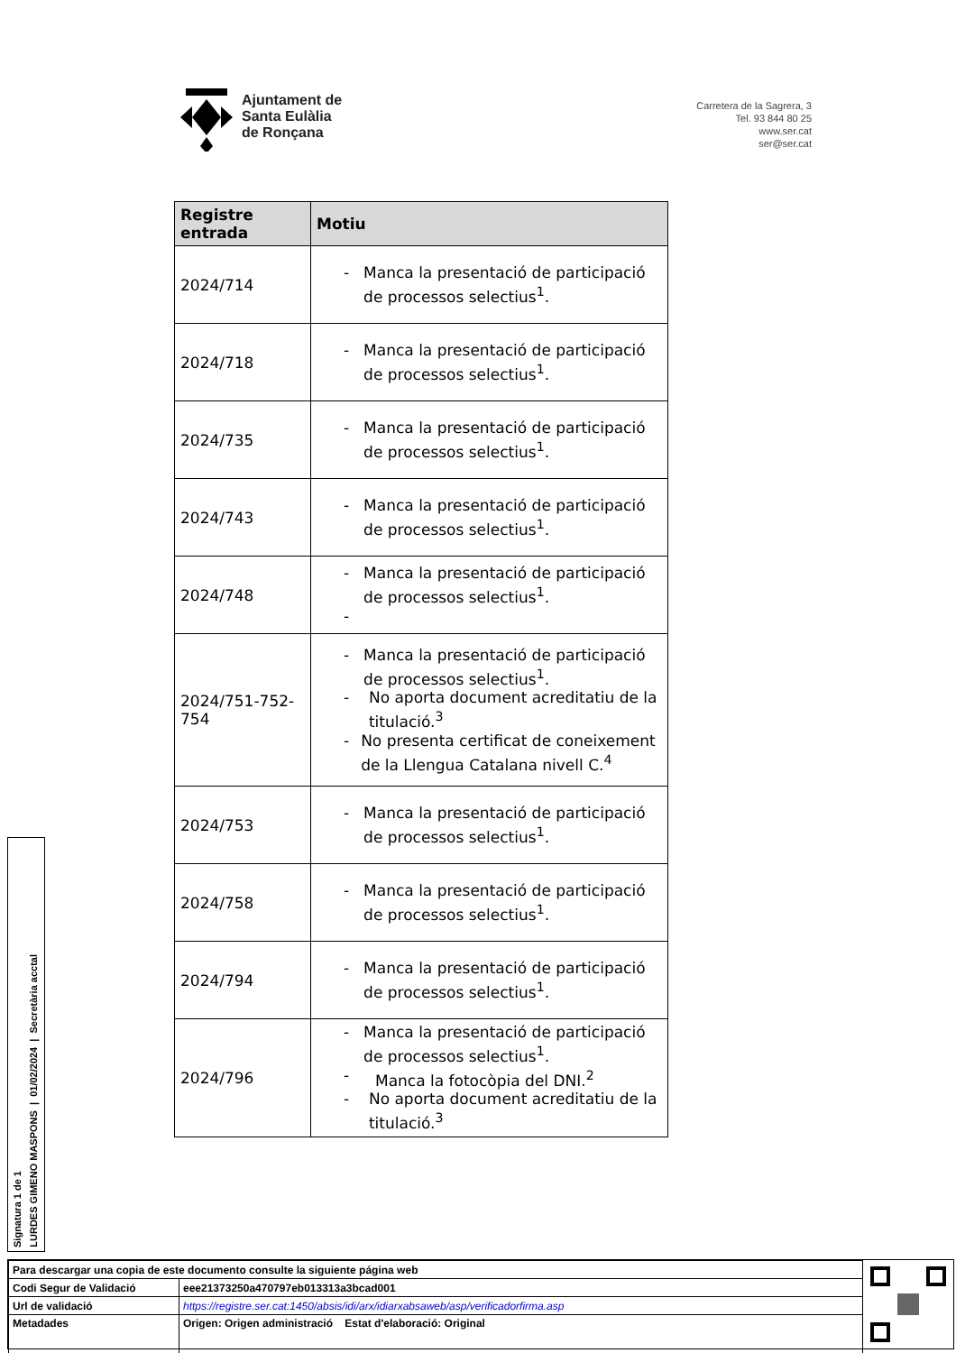Ajuntament de
Santa Eulàlia
de Ronçana
Carretera de la Sagrera, 3
Tel. 93 844 80 25
www.ser.cat
ser@ser.cat
| Registre entrada | Motiu |
| --- | --- |
| 2024/714 | - Manca la presentació de participació de processos selectius<sup>1</sup>. |
| 2024/718 | - Manca la presentació de participació de processos selectius<sup>1</sup>. |
| 2024/735 | - Manca la presentació de participació de processos selectius<sup>1</sup>. |
| 2024/743 | - Manca la presentació de participació de processos selectius<sup>1</sup>. |
| 2024/748 | - Manca la presentació de participació de processos selectius<sup>1</sup>. - |
| 2024/751-752-754 | - Manca la presentació de participació de processos selectius<sup>1</sup>. - No aporta document acreditatiu de la titulació.<sup>3</sup> - No presenta certificat de coneixement de la Llengua Catalana nivell C.<sup>4</sup> |
| 2024/753 | - Manca la presentació de participació de processos selectius<sup>1</sup>. |
| 2024/758 | - Manca la presentació de participació de processos selectius<sup>1</sup>. |
| 2024/794 | - Manca la presentació de participació de processos selectius<sup>1</sup>. |
| 2024/796 | - Manca la presentació de participació de processos selectius<sup>1</sup>. - Manca la fotocòpia del DNI.<sup>2</sup> - No aporta document acreditatiu de la titulació.<sup>3</sup> |
Signatura 1 de 1
LURDES GIMENO MASPONS | 01/02/2024 | Secretària acctal
| Para descargar una copia de este documento consulte la siguiente página web | |
| Codi Segur de Validació | eee21373250a470797eb013313a3bcad001 |
| Url de validació | https://registre.ser.cat:1450/absis/idi/arx/idiarxabsaweb/asp/verificadorfirma.asp |
| Metadades | Origen: Origen administració Estat d'elaboració: Original |